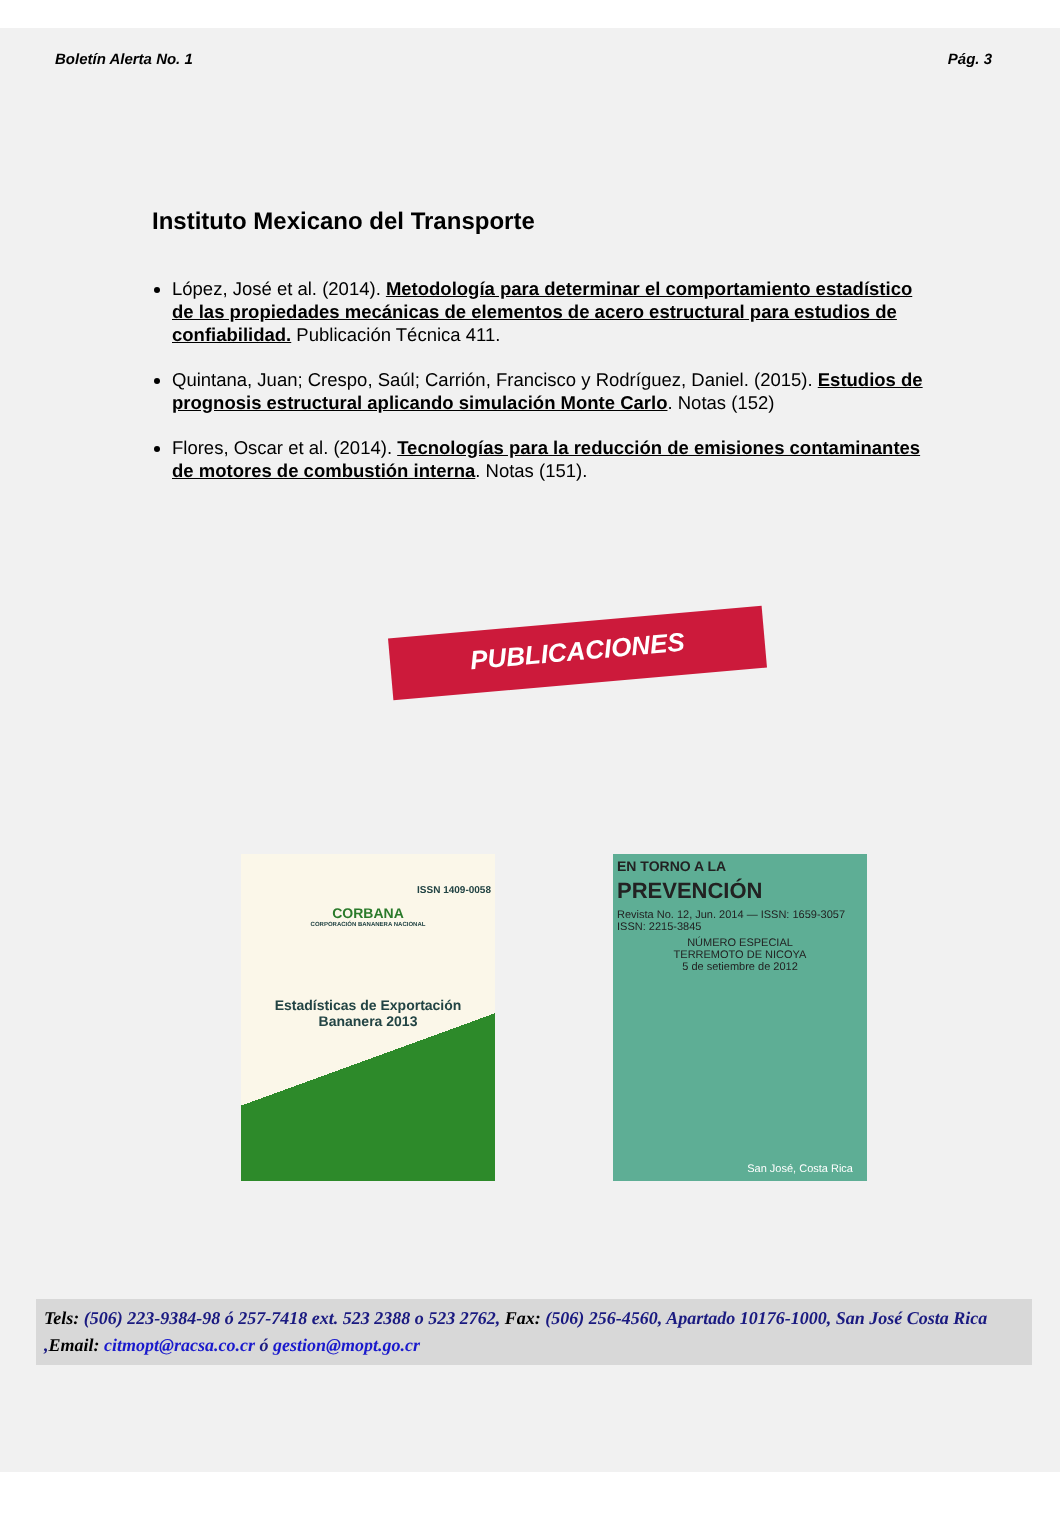Boletín Alerta No. 1 Pág. 3
Instituto Mexicano del Transporte
López, José et al. (2014). Metodología para determinar el comportamiento estadístico de las propiedades mecánicas de elementos de acero estructural para estudios de confiabilidad. Publicación Técnica 411.
Quintana, Juan; Crespo, Saúl; Carrión, Francisco y Rodríguez, Daniel. (2015). Estudios de prognosis estructural aplicando simulación Monte Carlo. Notas (152)
Flores, Oscar et al. (2014). Tecnologías para la reducción de emisiones contaminantes de motores de combustión interna. Notas (151).
PUBLICACIONES
ISSN 1409-0058
CORBANA
CORPORACIÓN BANANERA NACIONAL
Estadísticas de Exportación
Bananera 2013
EN TORNO A LA
PREVENCIÓN
Revista No. 12, Jun. 2014 — ISSN: 1659-3057 ISSN: 2215-3845
NÚMERO ESPECIAL
TERREMOTO DE NICOYA
5 de setiembre de 2012
San José, Costa Rica
Tels: (506) 223-9384-98 ó 257-7418 ext. 523 2388 o 523 2762, Fax: (506) 256-4560, Apartado 10176-1000, San José Costa Rica ,Email: citmopt@racsa.co.cr ó gestion@mopt.go.cr